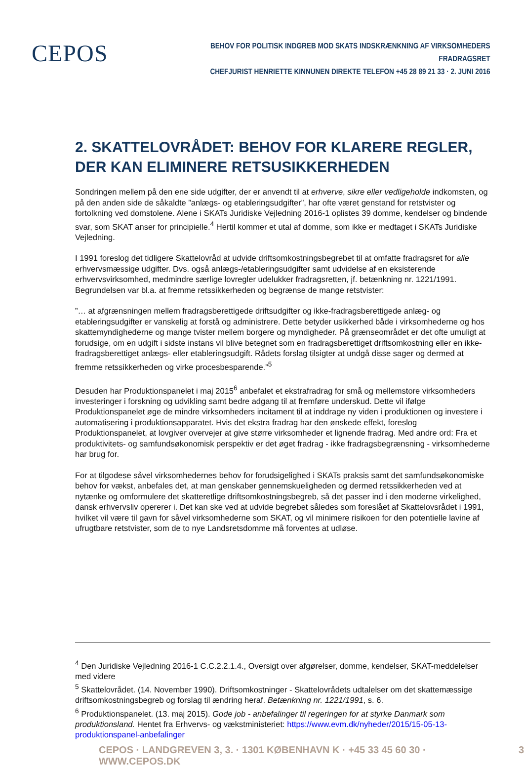CEPOS
BEHOV FOR POLITISK INDGREB MOD SKATS INDSKRÆNKNING AF VIRKSOMHEDERS FRADRAGSRET
CHEFJURIST HENRIETTE KINNUNEN DIREKTE TELEFON +45 28 89 21 33 · 2. JUNI 2016
2. SKATTELOVRÅDET: BEHOV FOR KLARERE REGLER, DER KAN ELIMINERE RETSUSIKKERHEDEN
Sondringen mellem på den ene side udgifter, der er anvendt til at erhverve, sikre eller vedligeholde indkomsten, og på den anden side de såkaldte ”anlægs- og etableringsudgifter”, har ofte været genstand for retstvister og fortolkning ved domstolene. Alene i SKATs Juridiske Vejledning 2016-1 oplistes 39 domme, kendelser og bindende svar, som SKAT anser for principielle.<sup>4</sup> Hertil kommer et utal af domme, som ikke er medtaget i SKATs Juridiske Vejledning.
I 1991 foreslog det tidligere Skattelovråd at udvide driftsomkostningsbegrebet til at omfatte fradragsret for alle erhvervsmæssige udgifter. Dvs. også anlægs-/etableringsudgifter samt udvidelse af en eksisterende erhvervsvirksomhed, medmindre særlige lovregler udelukker fradragsretten, jf. betænkning nr. 1221/1991. Begrundelsen var bl.a. at fremme retssikkerheden og begrænse de mange retstvister:
”… at afgrænsningen mellem fradragsberettigede driftsudgifter og ikke-fradragsberettigede anlæg- og etableringsudgifter er vanskelig at forstå og administrere. Dette betyder usikkerhed både i virksomhederne og hos skattemyndighederne og mange tvister mellem borgere og myndigheder. På grænseområdet er det ofte umuligt at forudsige, om en udgift i sidste instans vil blive betegnet som en fradragsberettiget driftsomkostning eller en ikke-fradragsberettiget anlægs- eller etableringsudgift. Rådets forslag tilsigter at undgå disse sager og dermed at fremme retssikkerheden og virke procesbesparende.”<sup>5</sup>
Desuden har Produktionspanelet i maj 2015<sup>6</sup> anbefalet et ekstrafradrag for små og mellemstore virksomheders investeringer i forskning og udvikling samt bedre adgang til at fremføre underskud. Dette vil ifølge Produktionspanelet øge de mindre virksomheders incitament til at inddrage ny viden i produktionen og investere i automatisering i produktionsapparatet. Hvis det ekstra fradrag har den ønskede effekt, foreslog Produktionspanelet, at lovgiver overvejer at give større virksomheder et lignende fradrag. Med andre ord: Fra et produktivitets- og samfundsøkonomisk perspektiv er det øget fradrag - ikke fradragsbegrænsning - virksomhederne har brug for.
For at tilgodese såvel virksomhedernes behov for forudsigelighed i SKATs praksis samt det samfundsøkonomiske behov for vækst, anbefales det, at man genskaber gennemskueligheden og dermed retssikkerheden ved at nytænke og omformulere det skatteretlige driftsomkostningsbegreb, så det passer ind i den moderne virkelighed, dansk erhvervsliv opererer i. Det kan ske ved at udvide begrebet således som foreslået af Skattelovsrådet i 1991, hvilket vil være til gavn for såvel virksomhederne som SKAT, og vil minimere risikoen for den potentielle lavine af ufrugtbare retstvister, som de to nye Landsretsdomme må forventes at udløse.
<sup>4</sup> Den Juridiske Vejledning 2016-1 C.C.2.2.1.4., Oversigt over afgørelser, domme, kendelser, SKAT-meddelelser med videre
<sup>5</sup> Skattelovrådet. (14. November 1990). Driftsomkostninger - Skattelovrådets udtalelser om det skattemæssige driftsomkostningsbegreb og forslag til ændring heraf. Betænkning nr. 1221/1991, s. 6.
<sup>6</sup> Produktionspanelet. (13. maj 2015). Gode job - anbefalinger til regeringen for at styrke Danmark som produktionsland. Hentet fra Erhvervs- og vækstministeriet: https://www.evm.dk/nyheder/2015/15-05-13-produktionspanel-anbefalinger
CEPOS · LANDGREVEN 3, 3. · 1301 KØBENHAVN K · +45 33 45 60 30 · WWW.CEPOS.DK 3